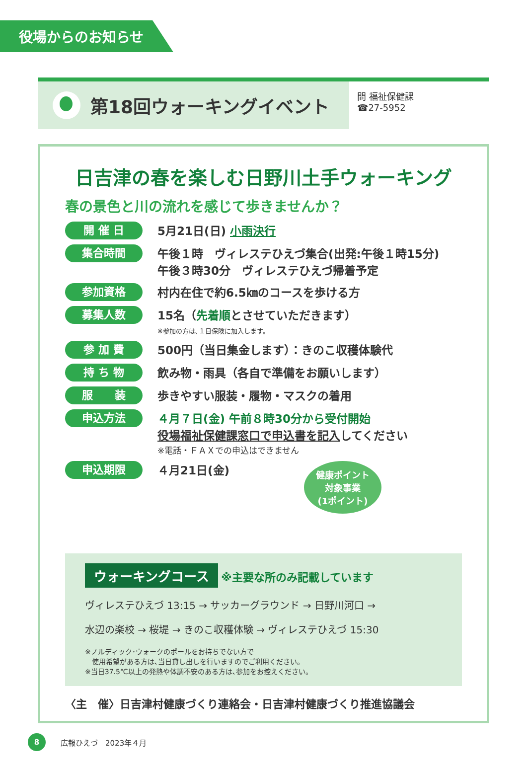役場からのお知らせ
第18回ウォーキングイベント
問 福祉保健課
☎27-5952
日吉津の春を楽しむ日野川土手ウォーキング
春の景色と川の流れを感じて歩きませんか？
開 催 日 5月21日(日) 小雨決行
集合時間 午後１時　ヴィレステひえづ集合(出発:午後１時15分)
午後３時30分　ヴィレステひえづ帰着予定
参加資格 村内在住で約6.5㎞のコースを歩ける方
募集人数 15名（先着順とさせていただきます）
※参加の方は､１日保険に加入します。
参 加 費 500円（当日集金します）：きのこ収穫体験代
持 ち 物 飲み物・雨具（各自で準備をお願いします）
服　　装 歩きやすい服装・履物・マスクの着用
申込方法 ４月７日(金) 午前８時30分から受付開始
役場福祉保健課窓口で申込書を記入してください
※電話・ＦＡＸでの申込はできません
申込期限 ４月21日(金) 健康ポイント
対象事業
(1ポイント)
ウォーキングコース ※主要な所のみ記載しています
ヴィレステひえづ 13:15 → サッカーグラウンド → 日野川河口 →
水辺の楽校 → 桜堤 → きのこ収穫体験 → ヴィレステひえづ 15:30
※ノルディック･ウォークのポールをお持ちでない方で
　使用希望がある方は､当日貸し出しを行いますのでご利用ください。
※当日37.5℃以上の発熱や体調不安のある方は､参加をお控えください。
〈主　催〉日吉津村健康づくり連絡会・日吉津村健康づくり推進協議会
8 広報ひえづ　2023年４月